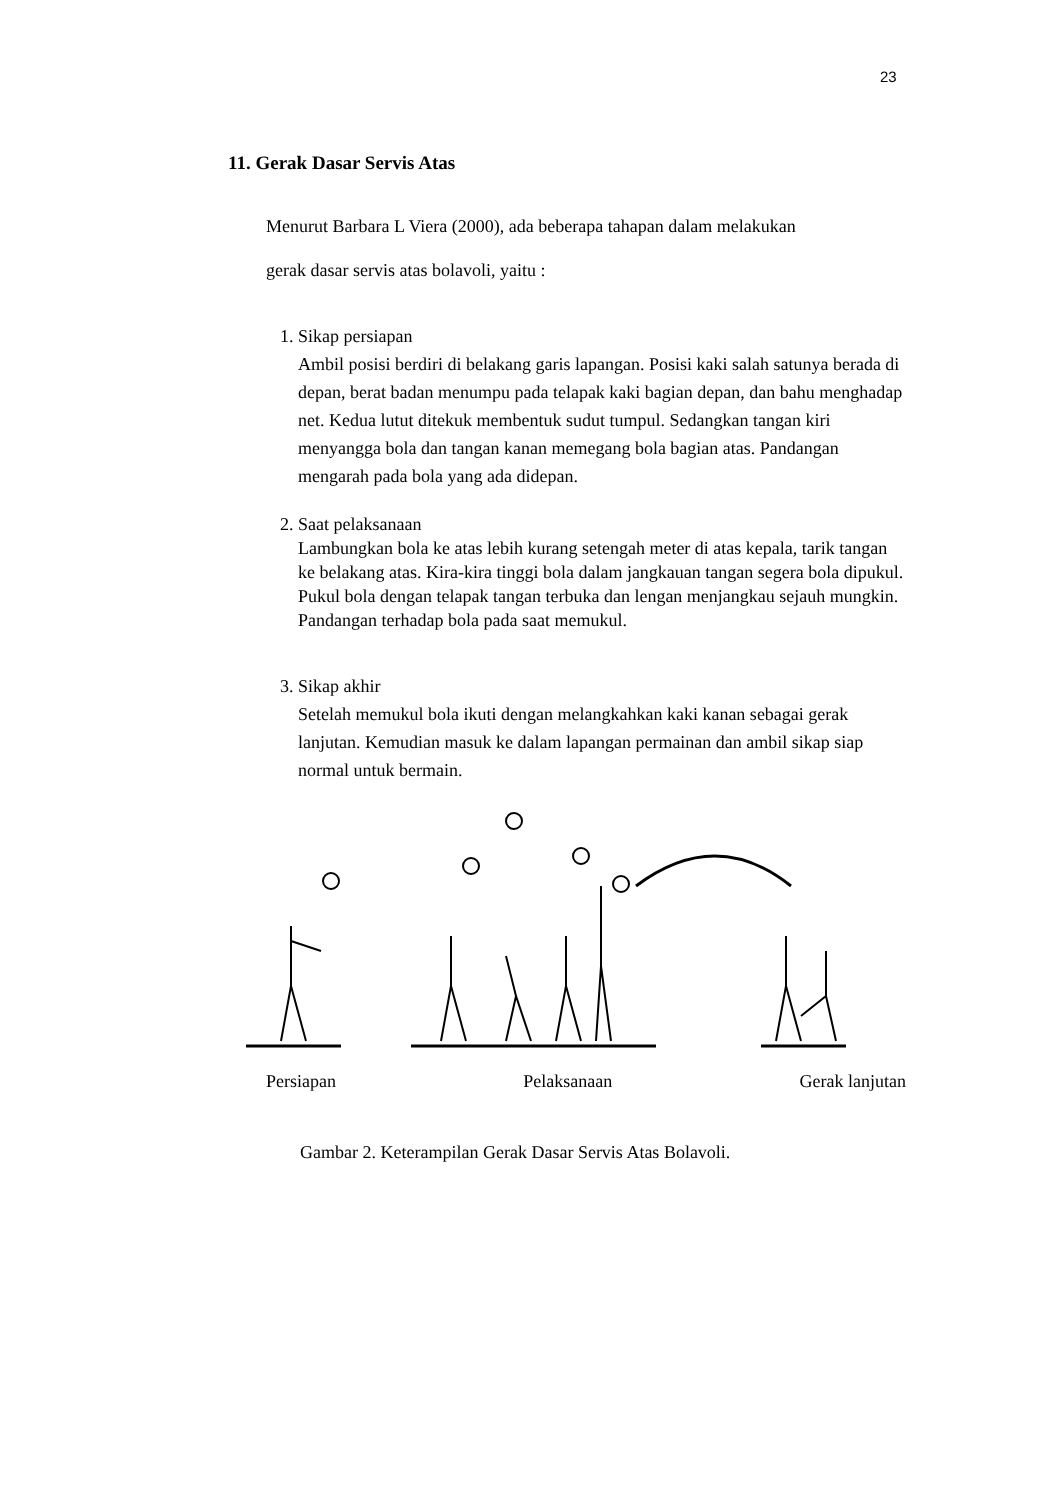23
11. Gerak Dasar Servis Atas
Menurut Barbara L Viera (2000), ada beberapa tahapan dalam melakukan
gerak dasar servis atas bolavoli, yaitu :
1. Sikap persiapan
Ambil posisi berdiri di belakang garis lapangan. Posisi kaki salah satunya berada di depan, berat badan menumpu pada telapak kaki bagian depan, dan bahu menghadap net. Kedua lutut ditekuk membentuk sudut tumpul. Sedangkan tangan kiri menyangga bola dan tangan kanan memegang bola bagian atas. Pandangan mengarah pada bola yang ada didepan.
2. Saat pelaksanaan
Lambungkan bola ke atas lebih kurang setengah meter di atas kepala, tarik tangan ke belakang atas. Kira-kira tinggi bola dalam jangkauan tangan segera bola dipukul. Pukul bola dengan telapak tangan terbuka dan lengan menjangkau sejauh mungkin. Pandangan terhadap bola pada saat memukul.
3. Sikap akhir
Setelah memukul bola ikuti dengan melangkahkan kaki kanan sebagai gerak lanjutan. Kemudian masuk ke dalam lapangan permainan dan ambil sikap siap normal untuk bermain.
Persiapan Pelaksanaan Gerak lanjutan
Gambar 2. Keterampilan Gerak Dasar Servis Atas Bolavoli.